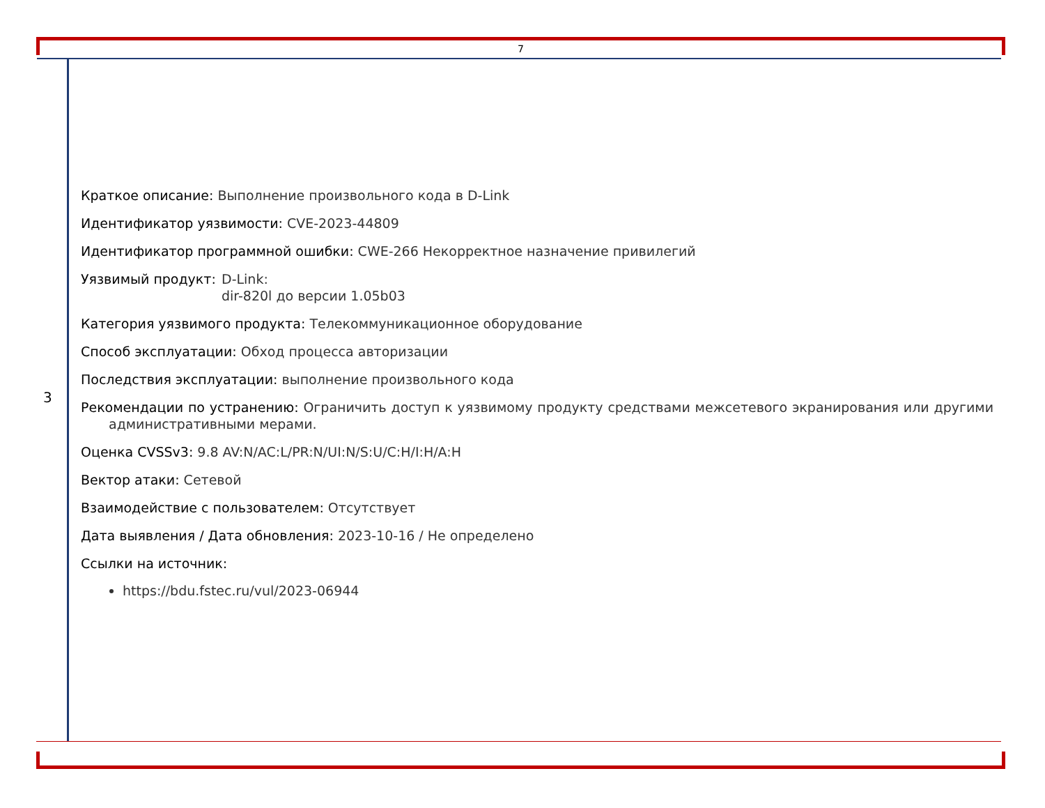7
3
Краткое описание: Выполнение произвольного кода в D-Link
Идентификатор уязвимости: CVE-2023-44809
Идентификатор программной ошибки: CWE-266 Некорректное назначение привилегий
Уязвимый продукт: D-Link:
dir-820l до версии 1.05b03
Категория уязвимого продукта: Телекоммуникационное оборудование
Способ эксплуатации: Обход процесса авторизации
Последствия эксплуатации: выполнение произвольного кода
Рекомендации по устранению: Ограничить доступ к уязвимому продукту средствами межсетевого экранирования или другими административными мерами.
Оценка CVSSv3: 9.8 AV:N/AC:L/PR:N/UI:N/S:U/C:H/I:H/A:H
Вектор атаки: Сетевой
Взаимодействие с пользователем: Отсутствует
Дата выявления / Дата обновления: 2023-10-16 / Не определено
Ссылки на источник:
https://bdu.fstec.ru/vul/2023-06944